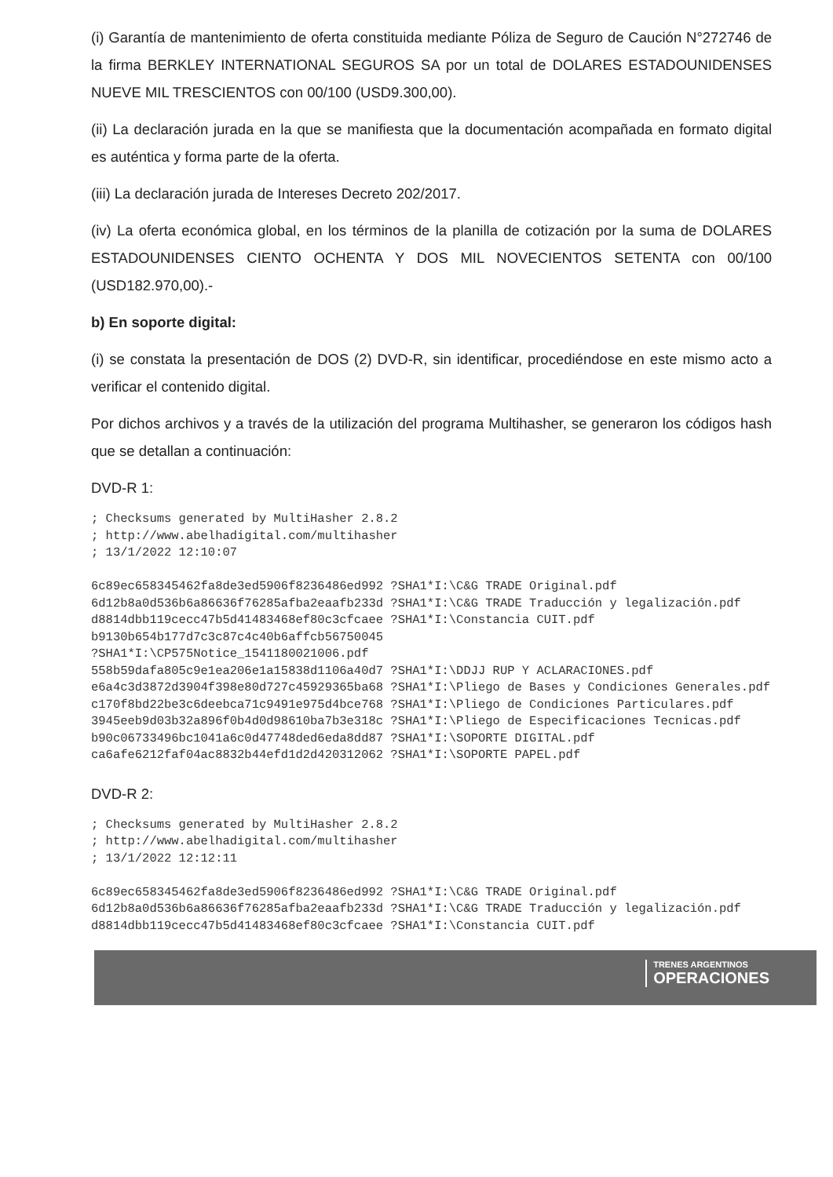(i) Garantía de mantenimiento de oferta constituida mediante Póliza de Seguro de Caución N°272746 de la firma BERKLEY INTERNATIONAL SEGUROS SA por un total de DOLARES ESTADOUNIDENSES NUEVE MIL TRESCIENTOS con 00/100 (USD9.300,00).
(ii) La declaración jurada en la que se manifiesta que la documentación acompañada en formato digital es auténtica y forma parte de la oferta.
(iii) La declaración jurada de Intereses Decreto 202/2017.
(iv) La oferta económica global, en los términos de la planilla de cotización por la suma de DOLARES ESTADOUNIDENSES CIENTO OCHENTA Y DOS MIL NOVECIENTOS SETENTA con 00/100 (USD182.970,00).-
b) En soporte digital:
(i) se constata la presentación de DOS (2) DVD-R, sin identificar, procediéndose en este mismo acto a verificar el contenido digital.
Por dichos archivos y a través de la utilización del programa Multihasher, se generaron los códigos hash que se detallan a continuación:
DVD-R 1:
; Checksums generated by MultiHasher 2.8.2
; http://www.abelhadigital.com/multihasher
; 13/1/2022 12:10:07

6c89ec658345462fa8de3ed5906f8236486ed992 ?SHA1*I:\C&G TRADE Original.pdf
6d12b8a0d536b6a86636f76285afba2eaafb233d ?SHA1*I:\C&G TRADE Traducción y legalización.pdf
d8814dbb119cecc47b5d41483468ef80c3cfcaee ?SHA1*I:\Constancia CUIT.pdf
b9130b654b177d7c3c87c4c40b6affcb56750045
?SHA1*I:\CP575Notice_1541180021006.pdf
558b59dafa805c9e1ea206e1a15838d1106a40d7 ?SHA1*I:\DDJJ RUP Y ACLARACIONES.pdf
e6a4c3d3872d3904f398e80d727c45929365ba68 ?SHA1*I:\Pliego de Bases y Condiciones Generales.pdf
c170f8bd22be3c6deebca71c9491e975d4bce768 ?SHA1*I:\Pliego de Condiciones Particulares.pdf
3945eeb9d03b32a896f0b4d0d98610ba7b3e318c ?SHA1*I:\Pliego de Especificaciones Tecnicas.pdf
b90c06733496bc1041a6c0d47748ded6eda8dd87 ?SHA1*I:\SOPORTE DIGITAL.pdf
ca6afe6212faf04ac8832b44efd1d2d420312062 ?SHA1*I:\SOPORTE PAPEL.pdf
DVD-R 2:
; Checksums generated by MultiHasher 2.8.2
; http://www.abelhadigital.com/multihasher
; 13/1/2022 12:12:11

6c89ec658345462fa8de3ed5906f8236486ed992 ?SHA1*I:\C&G TRADE Original.pdf
6d12b8a0d536b6a86636f76285afba2eaafb233d ?SHA1*I:\C&G TRADE Traducción y legalización.pdf
d8814dbb119cecc47b5d41483468ef80c3cfcaee ?SHA1*I:\Constancia CUIT.pdf
TRENES ARGENTINOS
OPERACIONES